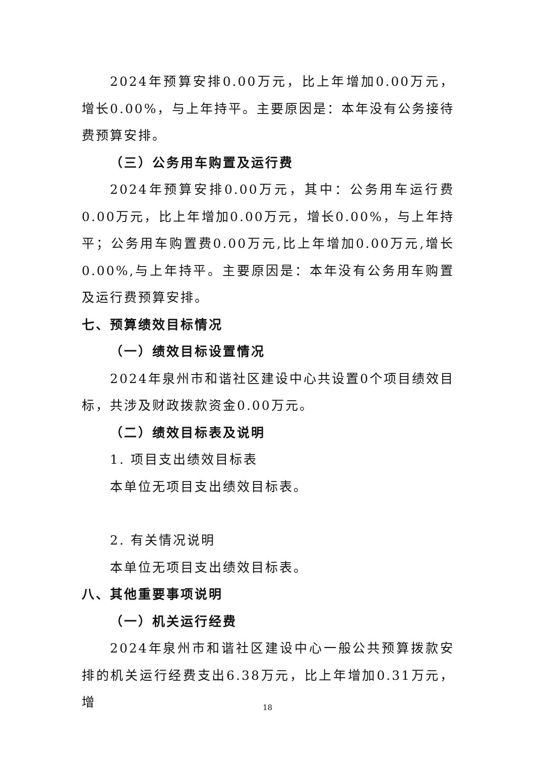2024年预算安排0.00万元，比上年增加0.00万元，增长0.00%，与上年持平。主要原因是：本年没有公务接待费预算安排。
（三）公务用车购置及运行费
2024年预算安排0.00万元，其中：公务用车运行费0.00万元，比上年增加0.00万元，增长0.00%，与上年持平；公务用车购置费0.00万元,比上年增加0.00万元,增长0.00%,与上年持平。主要原因是：本年没有公务用车购置及运行费预算安排。
七、预算绩效目标情况
（一）绩效目标设置情况
2024年泉州市和谐社区建设中心共设置0个项目绩效目标，共涉及财政拨款资金0.00万元。
（二）绩效目标表及说明
1. 项目支出绩效目标表
本单位无项目支出绩效目标表。
2. 有关情况说明
本单位无项目支出绩效目标表。
八、其他重要事项说明
（一）机关运行经费
2024年泉州市和谐社区建设中心一般公共预算拨款安排的机关运行经费支出6.38万元，比上年增加0.31万元，增
18